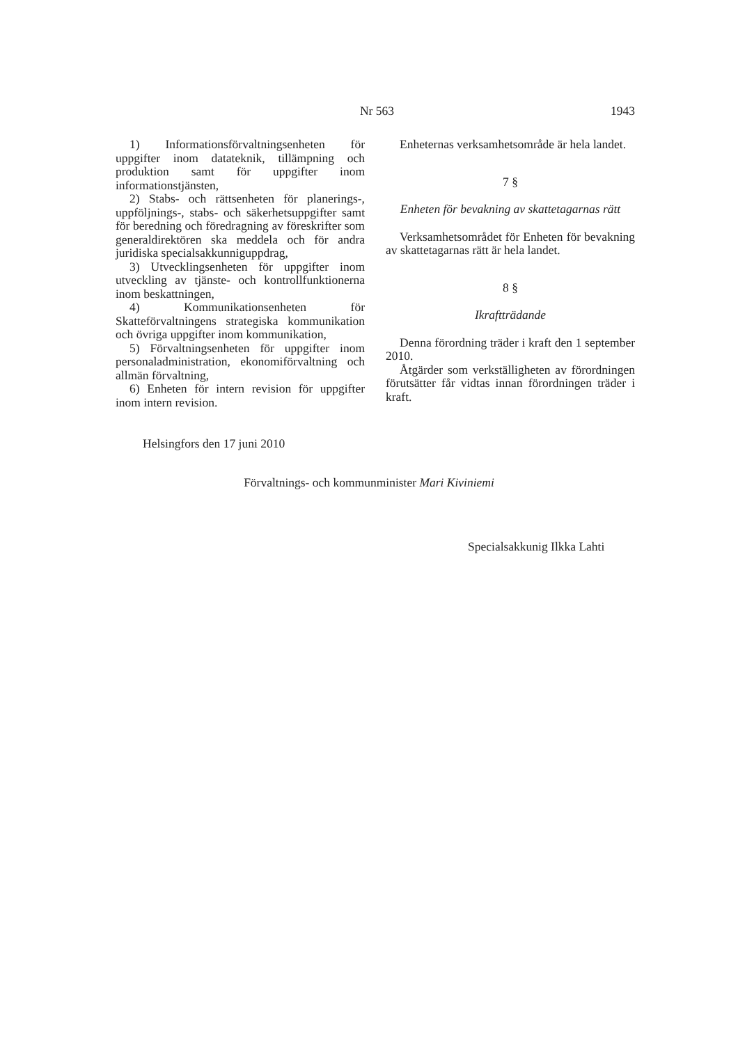Nr 563 1943
1) Informationsförvaltningsenheten för uppgifter inom datateknik, tillämpning och produktion samt för uppgifter inom informationstjänsten,
2) Stabs- och rättsenheten för planerings-, uppföljnings-, stabs- och säkerhetsuppgifter samt för beredning och föredragning av föreskrifter som generaldirektören ska meddela och för andra juridiska specialsakkunniguppdrag,
3) Utvecklingsenheten för uppgifter inom utveckling av tjänste- och kontrollfunktionerna inom beskattningen,
4) Kommunikationsenheten för Skatteförvaltningens strategiska kommunikation och övriga uppgifter inom kommunikation,
5) Förvaltningsenheten för uppgifter inom personaladministration, ekonomiförvaltning och allmän förvaltning,
6) Enheten för intern revision för uppgifter inom intern revision.
Enheternas verksamhetsområde är hela landet.
7 §
Enheten för bevakning av skattetagarnas rätt
Verksamhetsområdet för Enheten för bevakning av skattetagarnas rätt är hela landet.
8 §
Ikraftträdande
Denna förordning träder i kraft den 1 september 2010.
Åtgärder som verkställigheten av förordningen förutsätter får vidtas innan förordningen träder i kraft.
Helsingfors den 17 juni 2010
Förvaltnings- och kommunminister Mari Kiviniemi
Specialsakkunig Ilkka Lahti